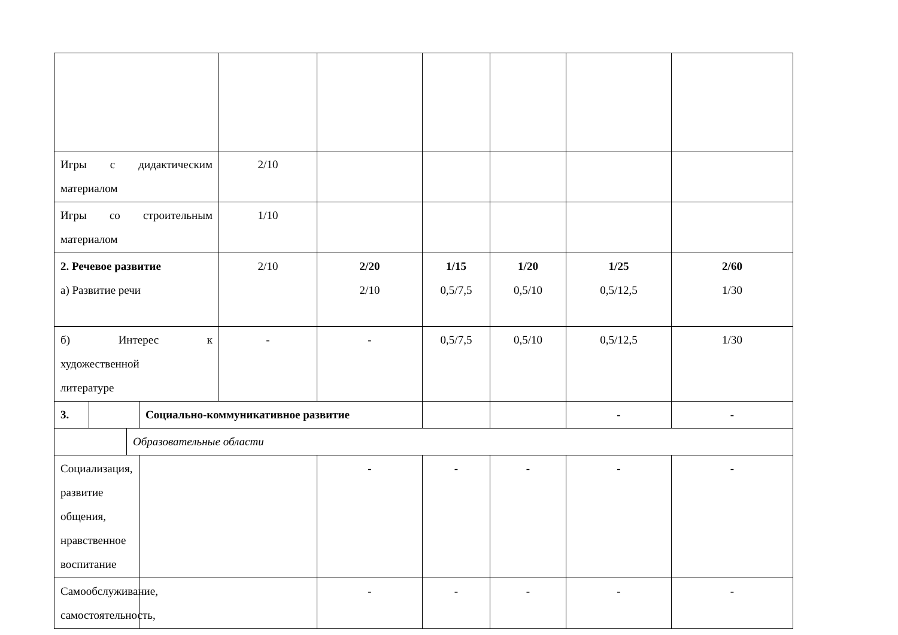| Игры с дидактическим материалом | | | | 2/10 | | | | | |
| Игры со строительным материалом | | | | 1/10 | | | | | |
| 2. Речевое развитие а) Развитие речи | | | | 2/10 | 2/20 2/10 | 1/15 0,5/7,5 | 1/20 0,5/10 | 1/25 0,5/12,5 | 2/60 1/30 |
| б) Интерес к художественной литературе | | | | - | - | 0,5/7,5 | 0,5/10 | 0,5/12,5 | 1/30 |
| 3. | | | Социально-коммуникативное развитие | | | | | - | - |
| | | Образовательные области | | | | | | | |
| Социализация, развитие общения, нравственное воспитание | | | | | - | - | - | - | - |
| Самообслуживание, самостоятельность, | | | | | - | - | - | - | - |